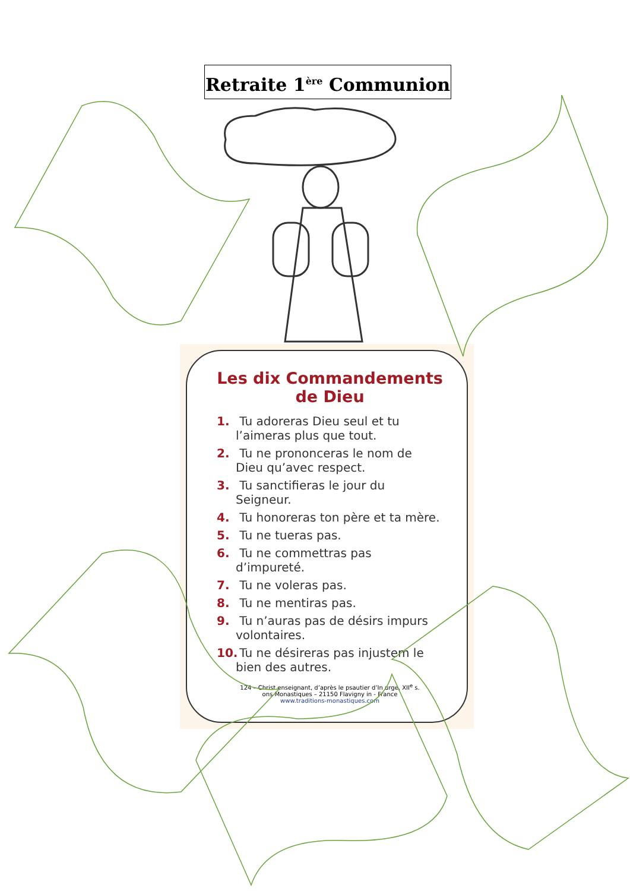Retraite 1<sup>ère</sup> Communion
Les dix Commandements de Dieu
1. Tu adoreras Dieu seul et tu l’aimeras plus que tout.
2. Tu ne prononceras le nom de Dieu qu’avec respect.
3. Tu sanctifieras le jour du Seigneur.
4. Tu honoreras ton père et ta mère.
5. Tu ne tueras pas.
6. Tu ne commettras pas d’impureté.
7. Tu ne voleras pas.
8. Tu ne mentiras pas.
9. Tu n’auras pas de désirs impurs volontaires.
10. Tu ne désireras pas injustem le bien des autres.
124 – Christ enseignant, d’après le psautier d’In urge, XII<sup>e</sup> s.
ons Monastiques – 21150 Flavigny in - France
www.traditions-monastiques.com